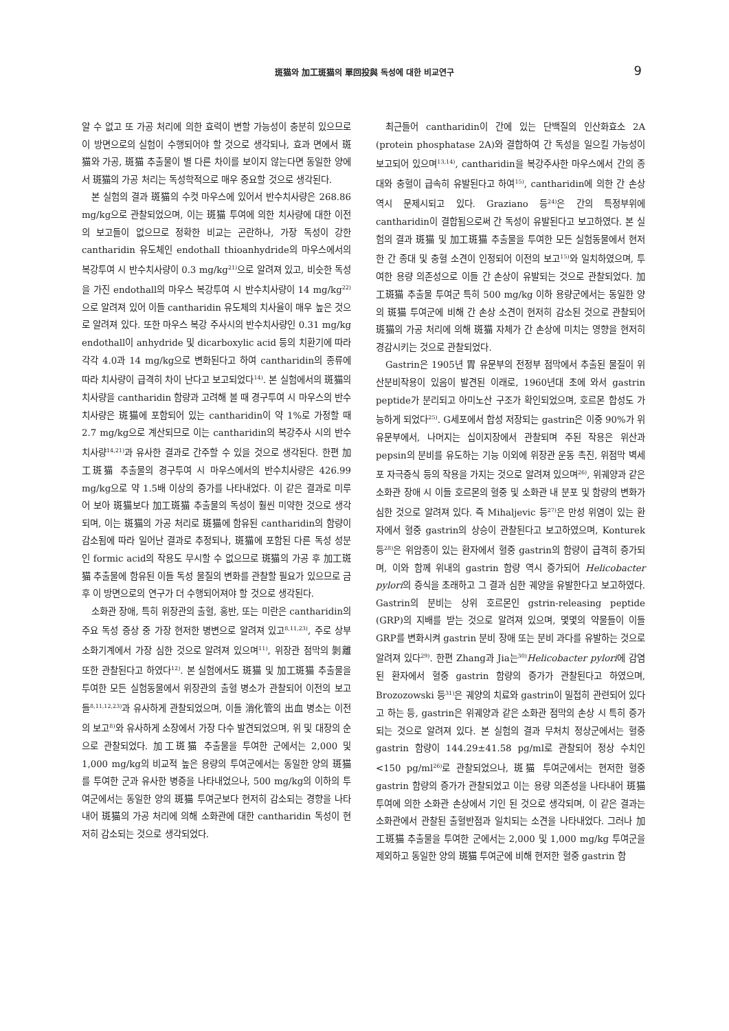斑猫와 加工斑猫의 單回投與 독성에 대한 비교연구 9
알 수 없고 또 가공 처리에 의한 효력이 변할 가능성이 충분히 있으므로 이 방면으로의 실험이 수행되어야 할 것으로 생각되나, 효과 면에서 斑猫와 가공, 斑猫 추출물이 별 다른 차이를 보이지 않는다면 동일한 양에서 斑猫의 가공 처리는 독성학적으로 매우 중요할 것으로 생각된다.
본 실험의 결과 斑猫의 수컷 마우스에 있어서 반수치사량은 268.86 mg/kg으로 관찰되었으며, 이는 斑猫 투여에 의한 치사량에 대한 이전의 보고들이 없으므로 정확한 비교는 곤란하나, 가장 독성이 강한 cantharidin 유도체인 endothall thioanhydride의 마우스에서의 복강투여 시 반수치사량이 0.3 mg/kg<sup>21)</sup>으로 알려져 있고, 비슷한 독성을 가진 endothall의 마우스 복강투여 시 반수치사량이 14 mg/kg<sup>22)</sup>으로 알려져 있어 이들 cantharidin 유도체의 치사율이 매우 높은 것으로 알려져 있다. 또한 마우스 복강 주사시의 반수치사량인 0.31 mg/kg endothall이 anhydride 및 dicarboxylic acid 등의 치환기에 따라 각각 4.0과 14 mg/kg으로 변화된다고 하여 cantharidin의 종류에 따라 치사량이 급격히 차이 난다고 보고되었다<sup>14)</sup>. 본 실험에서의 斑猫의 치사량을 cantharidin 함량과 고려해 볼 때 경구투여 시 마우스의 반수치사량은 斑猫에 포함되어 있는 cantharidin이 약 1%로 가정할 때 2.7 mg/kg으로 계산되므로 이는 cantharidin의 복강주사 시의 반수치사량<sup>14,21)</sup>과 유사한 결과로 간주할 수 있을 것으로 생각된다. 한편 加工斑猫 추출물의 경구투여 시 마우스에서의 반수치사량은 426.99 mg/kg으로 약 1.5배 이상의 증가를 나타내었다. 이 같은 결과로 미루어 보아 斑猫보다 加工斑猫 추출물의 독성이 훨씬 미약한 것으로 생각되며, 이는 斑猫의 가공 처리로 斑猫에 함유된 cantharidin의 함량이 감소됨에 따라 일어난 결과로 추정되나, 斑猫에 포함된 다른 독성 성분인 formic acid의 작용도 무시할 수 없으므로 斑猫의 가공 후 加工斑猫 추출물에 함유된 이들 독성 물질의 변화를 관찰할 필요가 있으므로 금후 이 방면으로의 연구가 더 수행되어져야 할 것으로 생각된다.
소화관 장애, 특히 위장관의 출혈, 홍반, 또는 미란은 cantharidin의 주요 독성 증상 중 가장 현저한 병변으로 알려져 있고<sup>8,11,23)</sup>, 주로 상부 소화기계에서 가장 심한 것으로 알려져 있으며<sup>11)</sup>, 위장관 점막의 剝離 또한 관찰된다고 하였다<sup>12)</sup>. 본 실험에서도 斑猫 및 加工斑猫 추출물을 투여한 모든 실험동물에서 위장관의 출혈 병소가 관찰되어 이전의 보고들<sup>8,11,12,23)</sup>과 유사하게 관찰되었으며, 이들 消化管의 出血 병소는 이전의 보고<sup>8)</sup>와 유사하게 소장에서 가장 다수 발견되었으며, 위 및 대장의 순으로 관찰되었다. 加工斑猫 추출물을 투여한 군에서는 2,000 및 1,000 mg/kg의 비교적 높은 용량의 투여군에서는 동일한 양의 斑猫를 투여한 군과 유사한 병증을 나타내었으나, 500 mg/kg의 이하의 투여군에서는 동일한 양의 斑猫 투여군보다 현저히 감소되는 경향을 나타내어 斑猫의 가공 처리에 의해 소화관에 대한 cantharidin 독성이 현저히 감소되는 것으로 생각되었다.
최근들어 cantharidin이 간에 있는 단백질의 인산화효소 2A (protein phosphatase 2A)와 결합하여 간 독성을 일으킬 가능성이 보고되어 있으며<sup>13,14)</sup>, cantharidin을 복강주사한 마우스에서 간의 종대와 충혈이 급속히 유발된다고 하여<sup>15)</sup>, cantharidin에 의한 간 손상 역시 문제시되고 있다. Graziano 등<sup>24)</sup>은 간의 특정부위에 cantharidin이 결합됨으로써 간 독성이 유발된다고 보고하였다. 본 실험의 결과 斑猫 및 加工斑猫 추출물을 투여한 모든 실험동물에서 현저한 간 종대 및 충혈 소견이 인정되어 이전의 보고<sup>15)</sup>와 일치하였으며, 투여한 용량 의존성으로 이들 간 손상이 유발되는 것으로 관찰되었다. 加工斑猫 추출물 투여군 특히 500 mg/kg 이하 용량군에서는 동일한 양의 斑猫 투여군에 비해 간 손상 소견이 현저히 감소된 것으로 관찰되어 斑猫의 가공 처리에 의해 斑猫 자체가 간 손상에 미치는 영향을 현저히 경감시키는 것으로 관찰되었다.
Gastrin은 1905년 胃 유문부의 전정부 점막에서 추출된 물질이 위산분비작용이 있음이 발견된 이래로, 1960년대 초에 와서 gastrin peptide가 분리되고 아미노산 구조가 확인되었으며, 호르몬 합성도 가능하게 되었다<sup>25)</sup>. G세포에서 합성 저장되는 gastrin은 이중 90%가 위 유문부에서, 나머지는 십이지장에서 관찰되며 주된 작용은 위산과 pepsin의 분비를 유도하는 기능 이외에 위장관 운동 촉진, 위점막 벽세포 자극증식 등의 작용을 가지는 것으로 알려져 있으며<sup>26)</sup>, 위궤양과 같은 소화관 장애 시 이들 호르몬의 혈중 및 소화관 내 분포 및 함량의 변화가 심한 것으로 알려져 있다. 즉 Mihaljevic 등<sup>27)</sup>은 만성 위염이 있는 환자에서 혈중 gastrin의 상승이 관찰된다고 보고하였으며, Konturek 등<sup>28)</sup>은 위암종이 있는 환자에서 혈중 gastrin의 함량이 급격히 증가되며, 이와 함께 위내의 gastrin 함량 역시 증가되어 Helicobacter pylori의 증식을 초래하고 그 결과 심한 궤양을 유발한다고 보고하였다. Gastrin의 분비는 상위 호르몬인 gstrin-releasing peptide (GRP)의 지배를 받는 것으로 알려져 있으며, 몇몇의 약물들이 이들 GRP를 변화시켜 gastrin 분비 장애 또는 분비 과다를 유발하는 것으로 알려져 있다<sup>29)</sup>. 한편 Zhang과 Jia는<sup>30)</sup>Helicobacter pylori에 감염된 환자에서 혈중 gastrin 함량의 증가가 관찰된다고 하였으며, Brozozowski 등<sup>31)</sup>은 궤양의 치료와 gastrin이 밀접히 관련되어 있다고 하는 등, gastrin은 위궤양과 같은 소화관 점막의 손상 시 특히 증가되는 것으로 알려져 있다. 본 실험의 결과 무처치 정상군에서는 혈중 gastrin 함량이 144.29±41.58 pg/ml로 관찰되어 정상 수치인 <150 pg/ml<sup>26)</sup>로 관찰되었으나, 斑猫 투여군에서는 현저한 혈중 gastrin 함량의 증가가 관찰되었고 이는 용량 의존성을 나타내어 斑猫 투여에 의한 소화관 손상에서 기인 된 것으로 생각되며, 이 같은 결과는 소화관에서 관찰된 출혈반점과 일치되는 소견을 나타내었다. 그러나 加工斑猫 추출물을 투여한 군에서는 2,000 및 1,000 mg/kg 투여군을 제외하고 동일한 양의 斑猫 투여군에 비해 현저한 혈중 gastrin 함